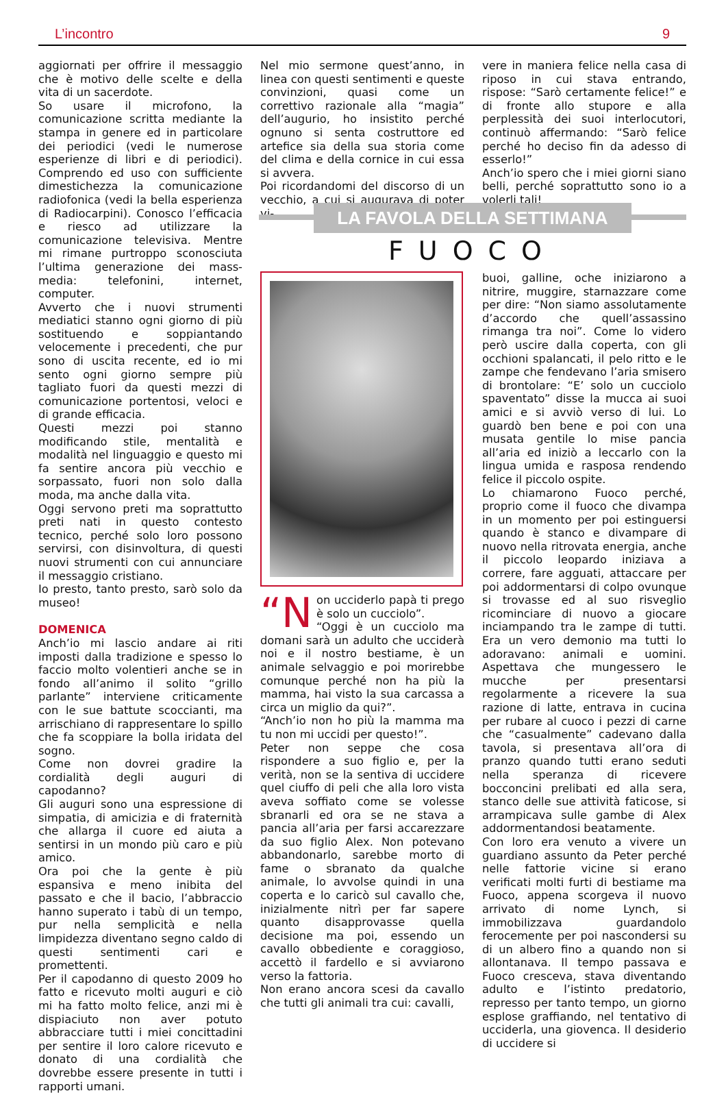L’incontro 9
aggiornati per offrire il messaggio che è motivo delle scelte e della vita di un sacerdote.
So usare il microfono, la comunicazione scritta mediante la stampa in genere ed in particolare dei periodici (vedi le numerose esperienze di libri e di periodici). Comprendo ed uso con sufficiente dimestichezza la comunicazione radiofonica (vedi la bella esperienza di Radiocarpini). Conosco l’efficacia e riesco ad utilizzare la comunicazione televisiva. Mentre mi rimane purtroppo sconosciuta l’ultima generazione dei mass-media: telefonini, internet, computer.
Avverto che i nuovi strumenti mediatici stanno ogni giorno di più sostituendo e soppiantando velocemente i precedenti, che pur sono di uscita recente, ed io mi sento ogni giorno sempre più tagliato fuori da questi mezzi di comunicazione portentosi, veloci e di grande efficacia.
Questi mezzi poi stanno modificando stile, mentalità e modalità nel linguaggio e questo mi fa sentire ancora più vecchio e sorpassato, fuori non solo dalla moda, ma anche dalla vita.
Oggi servono preti ma soprattutto preti nati in questo contesto tecnico, perché solo loro possono servirsi, con disinvoltura, di questi nuovi strumenti con cui annunciare il messaggio cristiano.
Io presto, tanto presto, sarò solo da museo!
DOMENICA
Anch’io mi lascio andare ai riti imposti dalla tradizione e spesso lo faccio molto volentieri anche se in fondo all’animo il solito “grillo parlante” interviene criticamente con le sue battute scoccianti, ma arrischiano di rappresentare lo spillo che fa scoppiare la bolla iridata del sogno.
Come non dovrei gradire la cordialità degli auguri di capodanno?
Gli auguri sono una espressione di simpatia, di amicizia e di fraternità che allarga il cuore ed aiuta a sentirsi in un mondo più caro e più amico.
Ora poi che la gente è più espansiva e meno inibita del passato e che il bacio, l’abbraccio hanno superato i tabù di un tempo, pur nella semplicità e nella limpidezza diventano segno caldo di questi sentimenti cari e promettenti.
Per il capodanno di questo 2009 ho fatto e ricevuto molti auguri e ciò mi ha fatto molto felice, anzi mi è dispiaciuto non aver potuto abbracciare tutti i miei concittadini per sentire il loro calore ricevuto e donato di una cordialità che dovrebbe essere presente in tutti i rapporti umani.
Nel mio sermone quest’anno, in linea con questi sentimenti e queste convinzioni, quasi come un correttivo razionale alla “magia” dell’augurio, ho insistito perché ognuno si senta costruttore ed artefice sia della sua storia come del clima e della cornice in cui essa si avvera.
Poi ricordandomi del discorso di un vecchio, a cui si augurava di poter vi-
vere in maniera felice nella casa di riposo in cui stava entrando, rispose: “Sarò certamente felice!” e di fronte allo stupore e alla perplessità dei suoi interlocutori, continuò affermando: “Sarò felice perché ho deciso fin da adesso di esserlo!”
Anch’io spero che i miei giorni siano belli, perché soprattutto sono io a volerli tali!
LA FAVOLA DELLA SETTIMANA
FUOCO
“N on ucciderlo papà ti prego è solo un cucciolo”.
“Oggi è un cucciolo ma domani sarà un adulto che ucciderà noi e il nostro bestiame, è un animale selvaggio e poi morirebbe comunque perché non ha più la mamma, hai visto la sua carcassa a circa un miglio da qui?”.
“Anch’io non ho più la mamma ma tu non mi uccidi per questo!”.
Peter non seppe che cosa rispondere a suo figlio e, per la verità, non se la sentiva di uccidere quel ciuffo di peli che alla loro vista aveva soffiato come se volesse sbranarli ed ora se ne stava a pancia all’aria per farsi accarezzare da suo figlio Alex. Non potevano abbandonarlo, sarebbe morto di fame o sbranato da qualche animale, lo avvolse quindi in una coperta e lo caricò sul cavallo che, inizialmente nitrì per far sapere quanto disapprovasse quella decisione ma poi, essendo un cavallo obbediente e coraggioso, accettò il fardello e si avviarono verso la fattoria.
Non erano ancora scesi da cavallo che tutti gli animali tra cui: cavalli,
buoi, galline, oche iniziarono a nitrire, muggire, starnazzare come per dire: “Non siamo assolutamente d’accordo che quell’assassino rimanga tra noi”. Come lo videro però uscire dalla coperta, con gli occhioni spalancati, il pelo ritto e le zampe che fendevano l’aria smisero di brontolare: “E’ solo un cucciolo spaventato” disse la mucca ai suoi amici e si avviò verso di lui. Lo guardò ben bene e poi con una musata gentile lo mise pancia all’aria ed iniziò a leccarlo con la lingua umida e rasposa rendendo felice il piccolo ospite.
Lo chiamarono Fuoco perché, proprio come il fuoco che divampa in un momento per poi estinguersi quando è stanco e divampare di nuovo nella ritrovata energia, anche il piccolo leopardo iniziava a correre, fare agguati, attaccare per poi addormentarsi di colpo ovunque si trovasse ed al suo risveglio ricominciare di nuovo a giocare inciampando tra le zampe di tutti. Era un vero demonio ma tutti lo adoravano: animali e uomini. Aspettava che mungessero le mucche per presentarsi regolarmente a ricevere la sua razione di latte, entrava in cucina per rubare al cuoco i pezzi di carne che “casualmente” cadevano dalla tavola, si presentava all’ora di pranzo quando tutti erano seduti nella speranza di ricevere bocconcini prelibati ed alla sera, stanco delle sue attività faticose, si arrampicava sulle gambe di Alex addormentandosi beatamente.
Con loro era venuto a vivere un guardiano assunto da Peter perché nelle fattorie vicine si erano verificati molti furti di bestiame ma Fuoco, appena scorgeva il nuovo arrivato di nome Lynch, si immobilizzava guardandolo ferocemente per poi nascondersi su di un albero fino a quando non si allontanava. Il tempo passava e Fuoco cresceva, stava diventando adulto e l’istinto predatorio, represso per tanto tempo, un giorno esplose graffiando, nel tentativo di ucciderla, una giovenca. Il desiderio di uccidere si